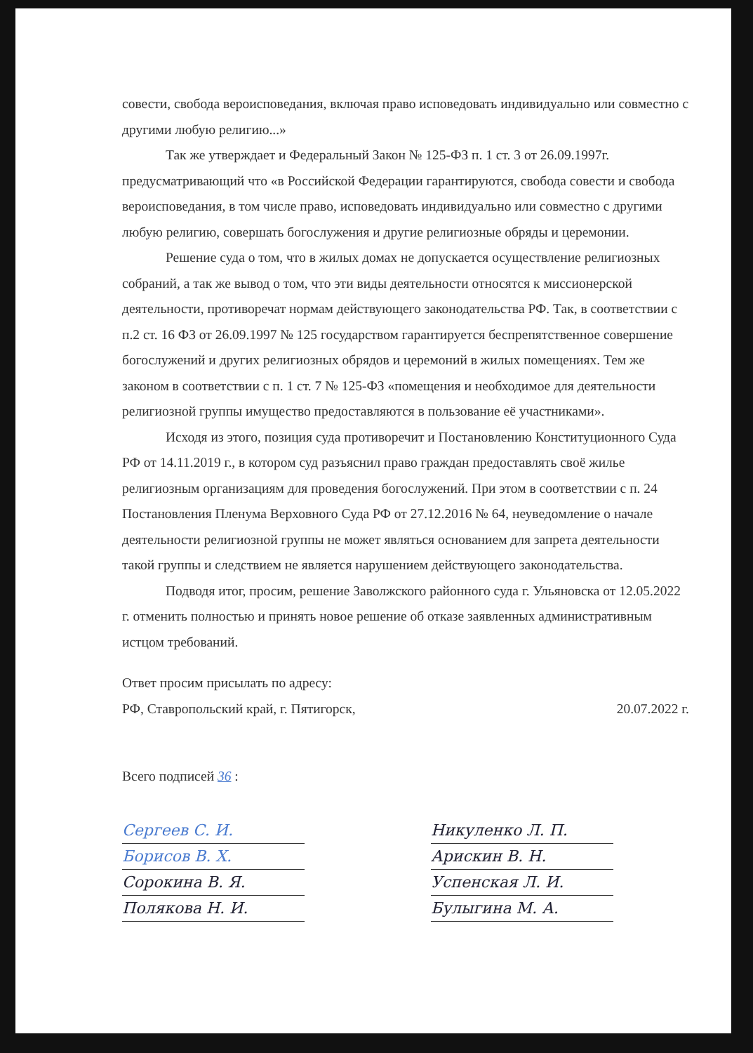совести, свобода вероисповедания, включая право исповедовать индивидуально или совместно с другими любую религию...»
Так же утверждает и Федеральный Закон № 125-ФЗ п. 1 ст. 3 от 26.09.1997г. предусматривающий что «в Российской Федерации гарантируются, свобода совести и свобода вероисповедания, в том числе право, исповедовать индивидуально или совместно с другими любую религию, совершать богослужения и другие религиозные обряды и церемонии.
Решение суда о том, что в жилых домах не допускается осуществление религиозных собраний, а так же вывод о том, что эти виды деятельности относятся к миссионерской деятельности, противоречат нормам действующего законодательства РФ. Так, в соответствии с п.2 ст. 16 ФЗ от 26.09.1997 № 125 государством гарантируется беспрепятственное совершение богослужений и других религиозных обрядов и церемоний в жилых помещениях. Тем же законом в соответствии с п. 1 ст. 7 № 125-ФЗ «помещения и необходимое для деятельности религиозной группы имущество предоставляются в пользование её участниками».
Исходя из этого, позиция суда противоречит и Постановлению Конституционного Суда РФ от 14.11.2019 г., в котором суд разъяснил право граждан предоставлять своё жилье религиозным организациям для проведения богослужений. При этом в соответствии с п. 24 Постановления Пленума Верховного Суда РФ от 27.12.2016 № 64, неуведомление о начале деятельности религиозной группы не может являться основанием для запрета деятельности такой группы и следствием не является нарушением действующего законодательства.
Подводя итог, просим, решение Заволжского районного суда г. Ульяновска от 12.05.2022 г. отменить полностью и принять новое решение об отказе заявленных административным истцом требований.
Ответ просим присылать по адресу:
РФ, Ставропольский край, г. Пятигорск, 20.07.2022 г.
Всего подписей 36 :
Сергеев С. И.
Борисов В. Х.
Сорокина В. Я.
Полякова Н. И.
Никуленко Л. П.
Арискин В. Н.
Успенская Л. И.
Булыгина М. А.